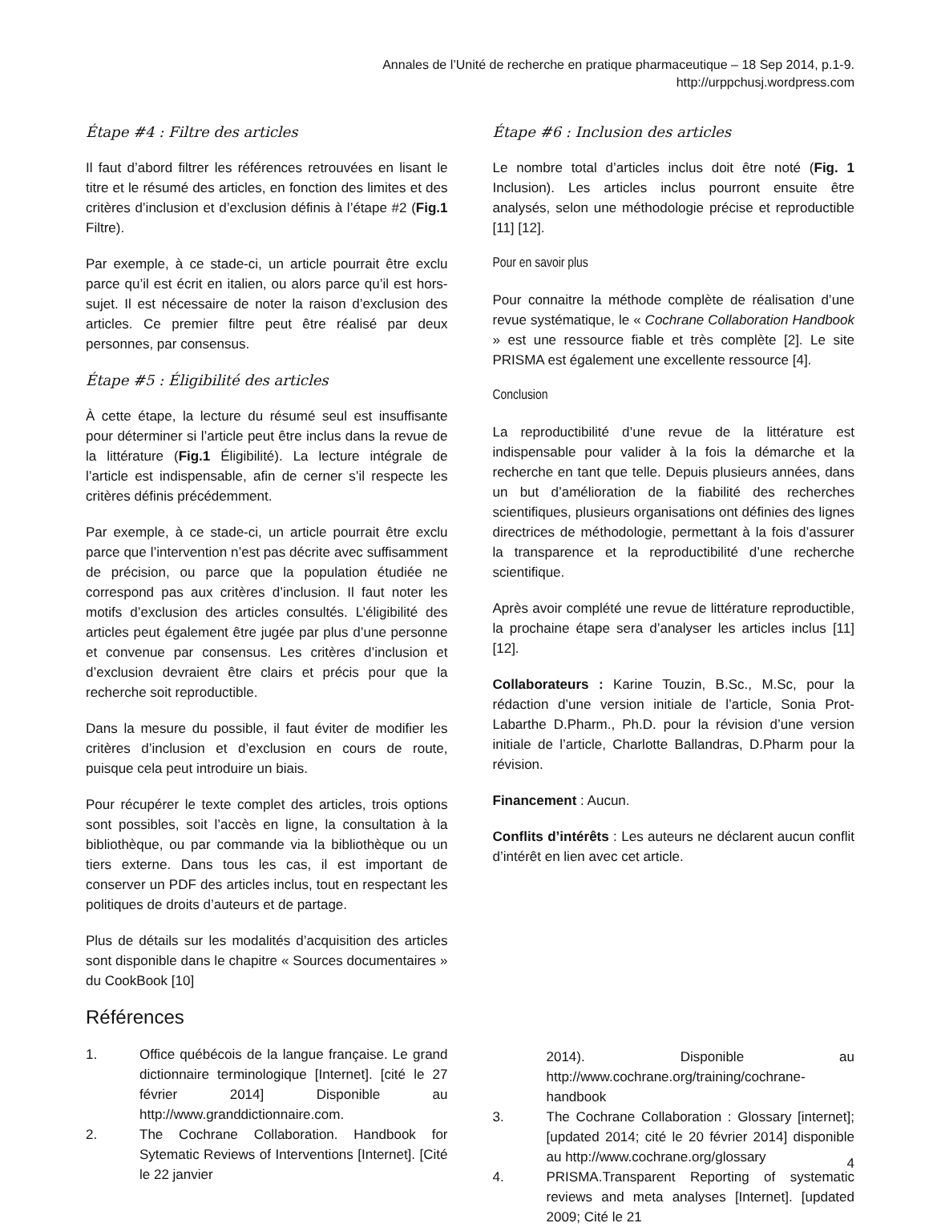Annales de l’Unité de recherche en pratique pharmaceutique – 18 Sep 2014, p.1-9.
http://urppchusj.wordpress.com
Étape #4 : Filtre des articles
Il faut d’abord filtrer les références retrouvées en lisant le titre et le résumé des articles, en fonction des limites et des critères d’inclusion et d’exclusion définis à l’étape #2 (Fig.1 Filtre).
Par exemple, à ce stade-ci, un article pourrait être exclu parce qu’il est écrit en italien, ou alors parce qu’il est hors-sujet. Il est nécessaire de noter la raison d’exclusion des articles. Ce premier filtre peut être réalisé par deux personnes, par consensus.
Étape #5 : Éligibilité des articles
À cette étape, la lecture du résumé seul est insuffisante pour déterminer si l’article peut être inclus dans la revue de la littérature (Fig.1 Éligibilité). La lecture intégrale de l’article est indispensable, afin de cerner s’il respecte les critères définis précédemment.
Par exemple, à ce stade-ci, un article pourrait être exclu parce que l’intervention n’est pas décrite avec suffisamment de précision, ou parce que la population étudiée ne correspond pas aux critères d’inclusion. Il faut noter les motifs d’exclusion des articles consultés. L’éligibilité des articles peut également être jugée par plus d’une personne et convenue par consensus. Les critères d’inclusion et d’exclusion devraient être clairs et précis pour que la recherche soit reproductible.
Dans la mesure du possible, il faut éviter de modifier les critères d’inclusion et d’exclusion en cours de route, puisque cela peut introduire un biais.
Pour récupérer le texte complet des articles, trois options sont possibles, soit l’accès en ligne, la consultation à la bibliothèque, ou par commande via la bibliothèque ou un tiers externe. Dans tous les cas, il est important de conserver un PDF des articles inclus, tout en respectant les politiques de droits d’auteurs et de partage.
Plus de détails sur les modalités d’acquisition des articles sont disponible dans le chapitre « Sources documentaires » du CookBook [10]
Références
1. Office québécois de la langue française. Le grand dictionnaire terminologique [Internet]. [cité le 27 février 2014] Disponible au http://www.granddictionnaire.com.
2. The Cochrane Collaboration. Handbook for Sytematic Reviews of Interventions [Internet]. [Cité le 22 janvier
Étape #6 : Inclusion des articles
Le nombre total d’articles inclus doit être noté (Fig. 1 Inclusion). Les articles inclus pourront ensuite être analysés, selon une méthodologie précise et reproductible [11] [12].
Pour en savoir plus
Pour connaitre la méthode complète de réalisation d’une revue systématique, le « Cochrane Collaboration Handbook » est une ressource fiable et très complète [2]. Le site PRISMA est également une excellente ressource [4].
Conclusion
La reproductibilité d’une revue de la littérature est indispensable pour valider à la fois la démarche et la recherche en tant que telle. Depuis plusieurs années, dans un but d’amélioration de la fiabilité des recherches scientifiques, plusieurs organisations ont définies des lignes directrices de méthodologie, permettant à la fois d’assurer la transparence et la reproductibilité d’une recherche scientifique.
Après avoir complété une revue de littérature reproductible, la prochaine étape sera d’analyser les articles inclus [11] [12].
Collaborateurs : Karine Touzin, B.Sc., M.Sc, pour la rédaction d’une version initiale de l’article, Sonia Prot-Labarthe D.Pharm., Ph.D. pour la révision d’une version initiale de l’article, Charlotte Ballandras, D.Pharm pour la révision.
Financement : Aucun.
Conflits d’intérêts : Les auteurs ne déclarent aucun conflit d’intérêt en lien avec cet article.
2014). Disponible au http://www.cochrane.org/training/cochrane-handbook
3. The Cochrane Collaboration : Glossary [internet]; [updated 2014; cité le 20 février 2014] disponible au http://www.cochrane.org/glossary
4. PRISMA.Transparent Reporting of systematic reviews and meta analyses [Internet]. [updated 2009; Cité le 21
4